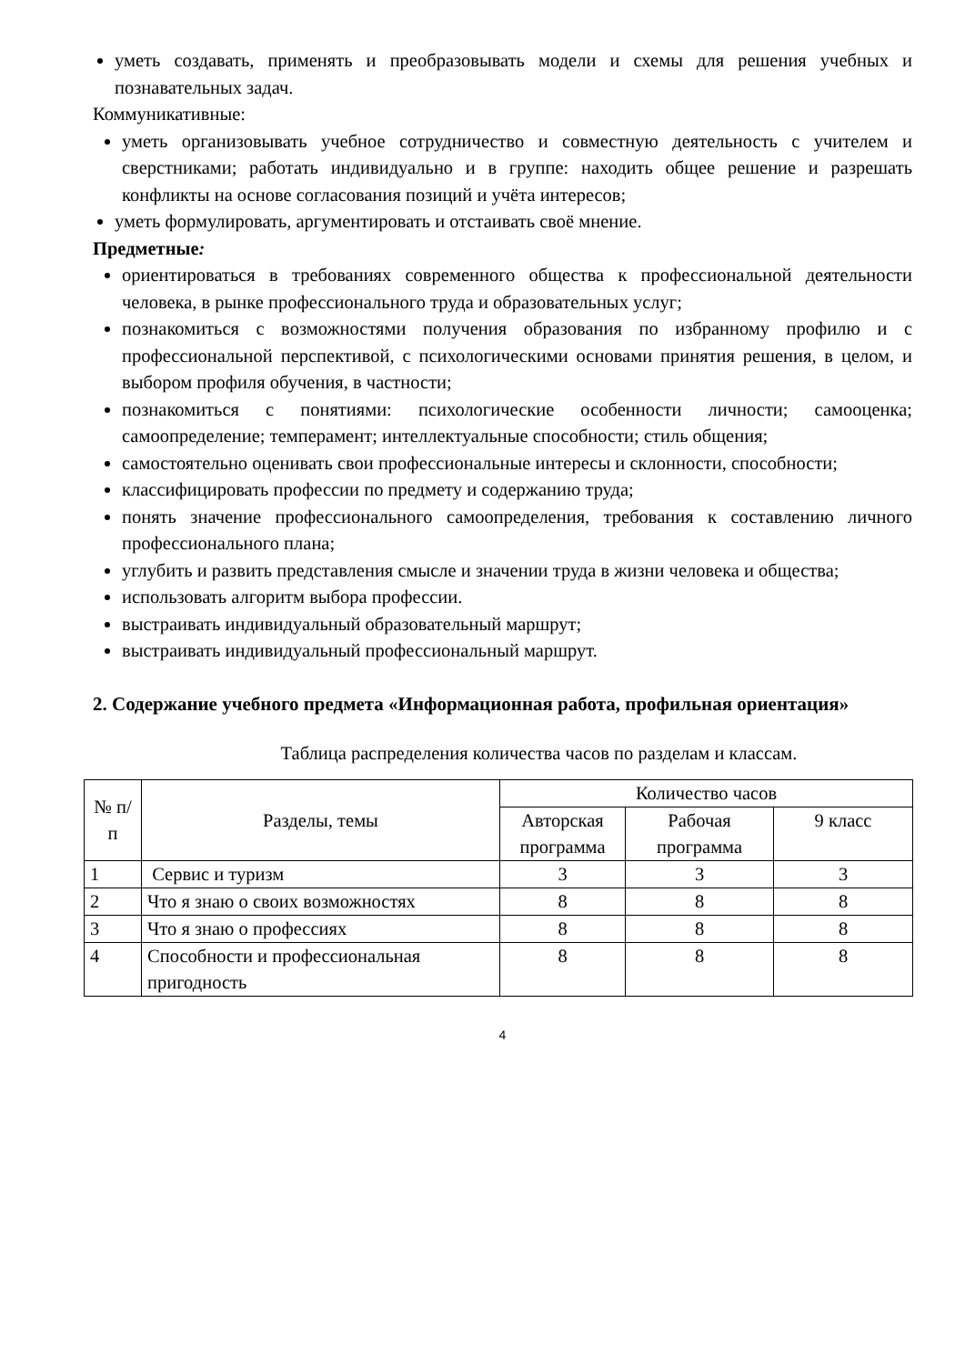уметь создавать, применять и преобразовывать модели и схемы для решения учебных и познавательных задач.
Коммуникативные:
уметь организовывать учебное сотрудничество и совместную деятельность с учителем и сверстниками; работать индивидуально и в группе: находить общее решение и разрешать конфликты на основе согласования позиций и учёта интересов;
уметь формулировать, аргументировать и отстаивать своё мнение.
Предметные:
ориентироваться в требованиях современного общества к профессиональной деятельности человека, в рынке профессионального труда и образовательных услуг;
познакомиться с возможностями получения образования по избранному профилю и с профессиональной перспективой, с психологическими основами принятия решения, в целом, и выбором профиля обучения, в частности;
познакомиться с понятиями: психологические особенности личности; самооценка; самоопределение; темперамент; интеллектуальные способности; стиль общения;
самостоятельно оценивать свои профессиональные интересы и склонности, способности;
классифицировать профессии по предмету и содержанию труда;
понять значение профессионального самоопределения, требования к составлению личного профессионального плана;
углубить и развить представления смысле и значении труда в жизни человека и общества;
использовать алгоритм выбора профессии.
выстраивать индивидуальный образовательный маршрут;
выстраивать индивидуальный профессиональный маршрут.
2. Содержание учебного предмета «Информационная работа, профильная ориентация»
Таблица распределения количества часов по разделам и классам.
| № п/п | Разделы, темы | Количество часов | | |
| --- | --- | --- | --- | --- |
| | | Авторская программа | Рабочая программа | 9 класс |
| 1 | Сервис и туризм | 3 | 3 | 3 |
| 2 | Что я знаю о своих возможностях | 8 | 8 | 8 |
| 3 | Что я знаю о профессиях | 8 | 8 | 8 |
| 4 | Способности и профессиональная пригодность | 8 | 8 | 8 |
4